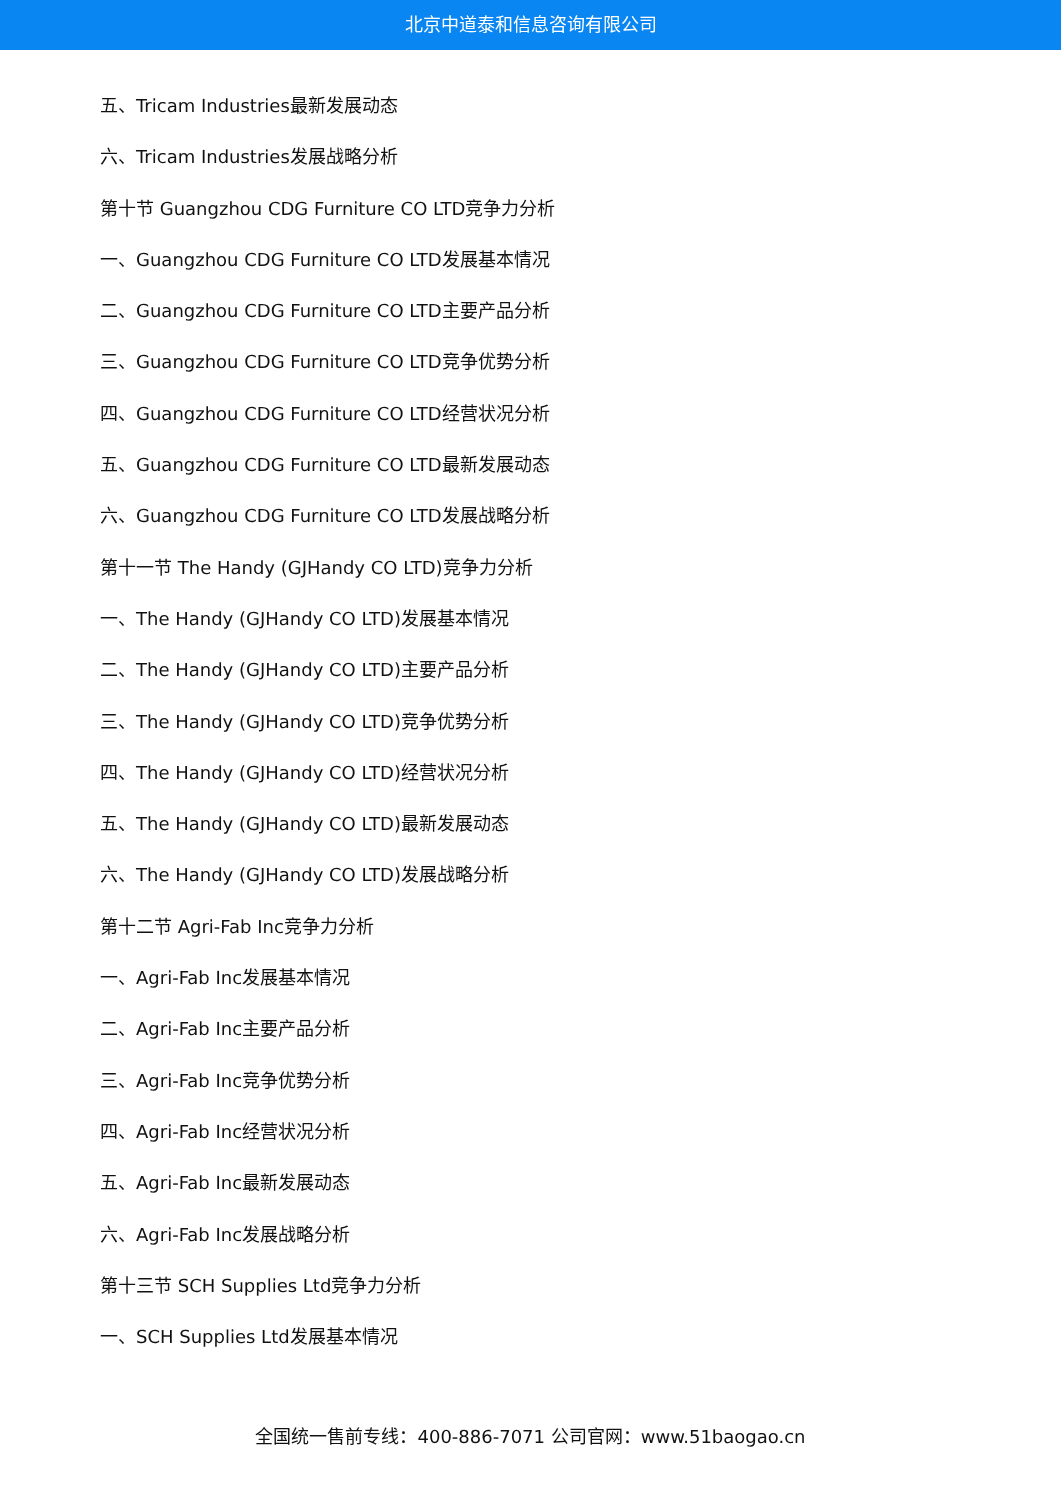北京中道泰和信息咨询有限公司
五、Tricam Industries最新发展动态
六、Tricam Industries发展战略分析
第十节 Guangzhou CDG Furniture CO LTD竞争力分析
一、Guangzhou CDG Furniture CO LTD发展基本情况
二、Guangzhou CDG Furniture CO LTD主要产品分析
三、Guangzhou CDG Furniture CO LTD竞争优势分析
四、Guangzhou CDG Furniture CO LTD经营状况分析
五、Guangzhou CDG Furniture CO LTD最新发展动态
六、Guangzhou CDG Furniture CO LTD发展战略分析
第十一节 The Handy (GJHandy CO LTD)竞争力分析
一、The Handy (GJHandy CO LTD)发展基本情况
二、The Handy (GJHandy CO LTD)主要产品分析
三、The Handy (GJHandy CO LTD)竞争优势分析
四、The Handy (GJHandy CO LTD)经营状况分析
五、The Handy (GJHandy CO LTD)最新发展动态
六、The Handy (GJHandy CO LTD)发展战略分析
第十二节 Agri-Fab Inc竞争力分析
一、Agri-Fab Inc发展基本情况
二、Agri-Fab Inc主要产品分析
三、Agri-Fab Inc竞争优势分析
四、Agri-Fab Inc经营状况分析
五、Agri-Fab Inc最新发展动态
六、Agri-Fab Inc发展战略分析
第十三节 SCH Supplies Ltd竞争力分析
一、SCH Supplies Ltd发展基本情况
全国统一售前专线：400-886-7071 公司官网：www.51baogao.cn